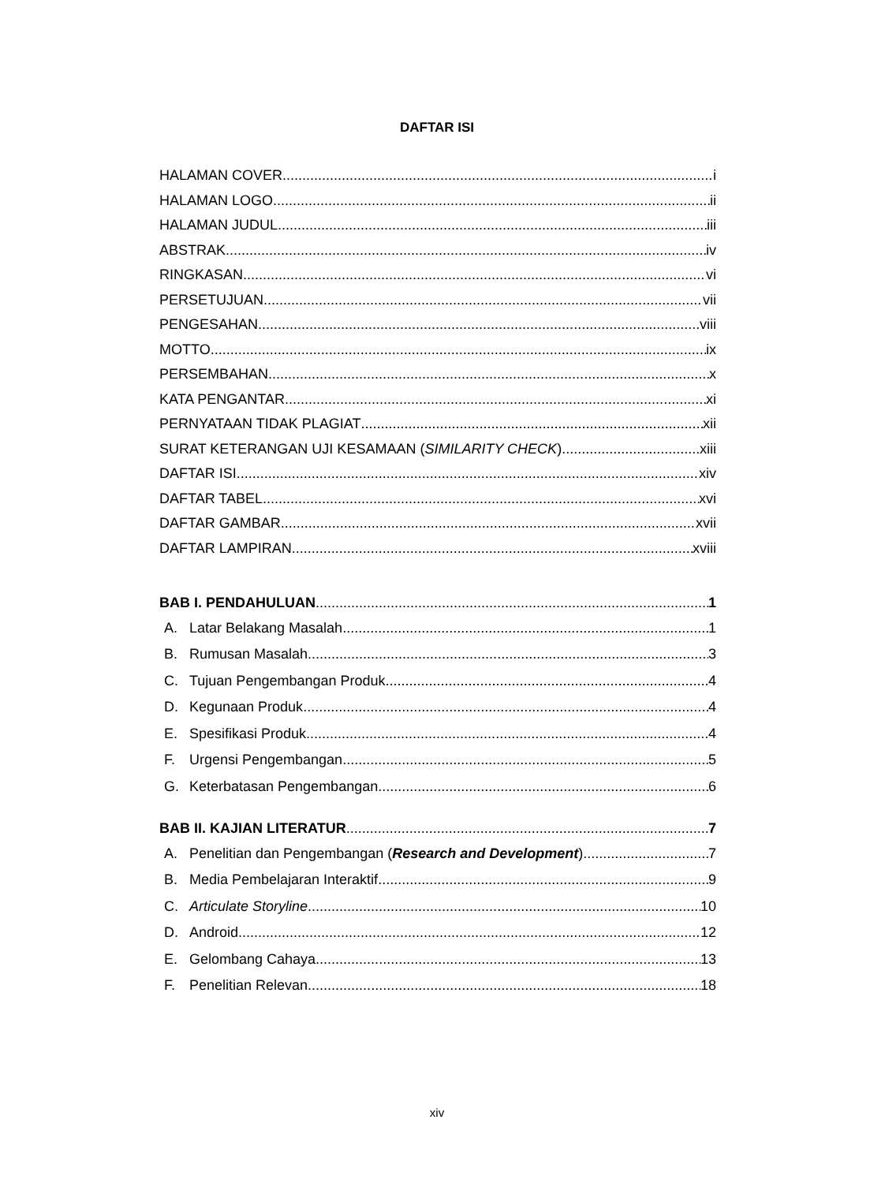DAFTAR ISI
HALAMAN COVER i
HALAMAN LOGO ii
HALAMAN JUDUL iii
ABSTRAK iv
RINGKASAN vi
PERSETUJUAN vii
PENGESAHAN viii
MOTTO ix
PERSEMBAHAN x
KATA PENGANTAR xi
PERNYATAAN TIDAK PLAGIAT xii
SURAT KETERANGAN UJI KESAMAAN (SIMILARITY CHECK) xiii
DAFTAR ISI xiv
DAFTAR TABEL xvi
DAFTAR GAMBAR xvii
DAFTAR LAMPIRAN xviii
BAB I. PENDAHULUAN 1
A. Latar Belakang Masalah 1
B. Rumusan Masalah 3
C. Tujuan Pengembangan Produk 4
D. Kegunaan Produk 4
E. Spesifikasi Produk 4
F. Urgensi Pengembangan 5
G. Keterbatasan Pengembangan 6
BAB II. KAJIAN LITERATUR 7
A. Penelitian dan Pengembangan (Research and Development) 7
B. Media Pembelajaran Interaktif 9
C. Articulate Storyline 10
D. Android 12
E. Gelombang Cahaya 13
F. Penelitian Relevan 18
xiv